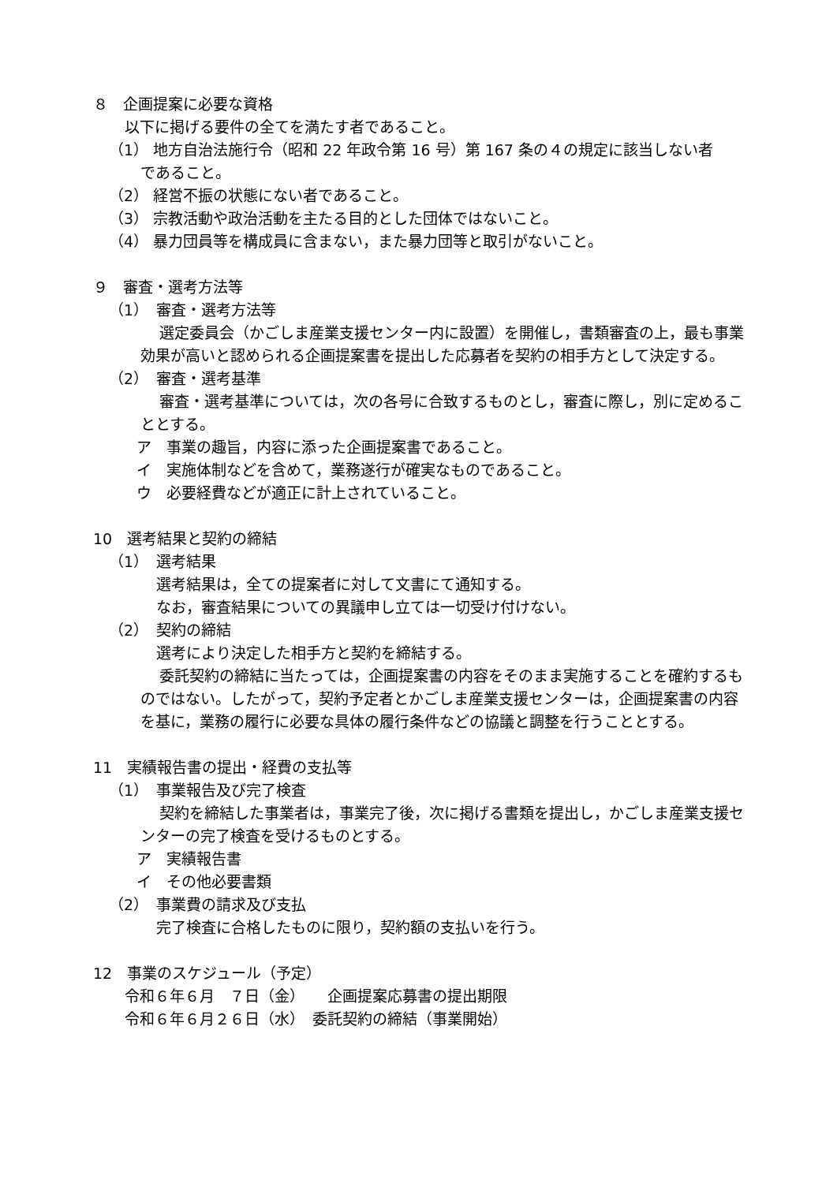８　企画提案に必要な資格
以下に掲げる要件の全てを満たす者であること。
（1） 地方自治法施行令（昭和 22 年政令第 16 号）第 167 条の４の規定に該当しない者
であること。
（2） 経営不振の状態にない者であること。
（3） 宗教活動や政治活動を主たる目的とした団体ではないこと。
（4） 暴力団員等を構成員に含まない，また暴力団等と取引がないこと。
９　審査・選考方法等
（1）　審査・選考方法等
選定委員会（かごしま産業支援センター内に設置）を開催し，書類審査の上，最も事業効果が高いと認められる企画提案書を提出した応募者を契約の相手方として決定する。
（2）　審査・選考基準
審査・選考基準については，次の各号に合致するものとし，審査に際し，別に定めることとする。
ア　事業の趣旨，内容に添った企画提案書であること。
イ　実施体制などを含めて，業務遂行が確実なものであること。
ウ　必要経費などが適正に計上されていること。
10　選考結果と契約の締結
（1）　選考結果
選考結果は，全ての提案者に対して文書にて通知する。
なお，審査結果についての異議申し立ては一切受け付けない。
（2）　契約の締結
選考により決定した相手方と契約を締結する。
委託契約の締結に当たっては，企画提案書の内容をそのまま実施することを確約するものではない。したがって，契約予定者とかごしま産業支援センターは，企画提案書の内容を基に，業務の履行に必要な具体の履行条件などの協議と調整を行うこととする。
11　実績報告書の提出・経費の支払等
（1）　事業報告及び完了検査
契約を締結した事業者は，事業完了後，次に掲げる書類を提出し，かごしま産業支援センターの完了検査を受けるものとする。
ア　実績報告書
イ　その他必要書類
（2）　事業費の請求及び支払
完了検査に合格したものに限り，契約額の支払いを行う。
12　事業のスケジュール（予定）
令和６年６月　７日（金）　　企画提案応募書の提出期限
令和６年６月２６日（水）　委託契約の締結（事業開始）